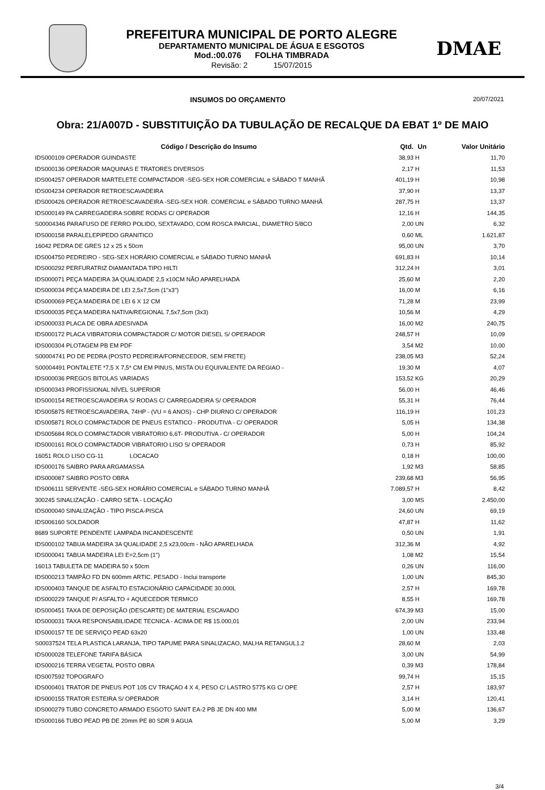PREFEITURA MUNICIPAL DE PORTO ALEGRE
DEPARTAMENTO MUNICIPAL DE ÁGUA E ESGOTOS
Mod.:00.076 FOLHA TIMBRADA
Revisão: 2 15/07/2015
DMAE
INSUMOS DO ORÇAMENTO 20/07/2021
Obra: 21/A007D - SUBSTITUIÇÃO DA TUBULAÇÃO DE RECALQUE DA EBAT 1º DE MAIO
| Código / Descrição do Insumo | Qtd. | Un | Valor Unitário |
| --- | --- | --- | --- |
| IDS000109 OPERADOR GUINDASTE | 38,93 | H | 11,70 |
| IDS000136 OPERADOR MAQUINAS E TRATORES DIVERSOS | 2,17 | H | 11,53 |
| IDS004257 OPERADOR MARTELETE COMPACTADOR -SEG-SEX HOR.COMERCIAL e SÁBADO T MANHÃ | 401,19 | H | 10,98 |
| IDS004234 OPERADOR RETROESCAVADEIRA | 37,90 | H | 13,37 |
| IDS000426 OPERADOR RETROESCAVADEIRA -SEG-SEX HOR. COMERCIAL e SÁBADO TURNO MANHÃ | 287,75 | H | 13,37 |
| IDS000149 PA CARREGADEIRA SOBRE RODAS C/ OPERADOR | 12,16 | H | 144,35 |
| S00004346 PARAFUSO DE FERRO POLIDO, SEXTAVADO, COM ROSCA PARCIAL, DIAMETRO 5/8CO | 2,00 | UN | 6,32 |
| IDS000158 PARALELEPIPEDO GRANITICO | 0,60 | ML | 1.621,87 |
| 16042 PEDRA DE GRES 12 x 25 x 50cm | 95,00 | UN | 3,70 |
| IDS004750 PEDREIRO - SEG-SEX HORÁRIO COMERCIAL e SÁBADO TURNO MANHÃ | 691,83 | H | 10,14 |
| IDS000292 PERFURATRIZ DIAMANTADA TIPO HILTI | 312,24 | H | 3,01 |
| IDS000071 PEÇA MADEIRA 3A QUALIDADE 2,5 x10CM NÃO APARELHADA | 25,60 | M | 2,20 |
| IDS000034 PEÇA MADEIRA DE LEI 2,5x7,5cm (1"x3") | 16,00 | M | 6,16 |
| IDS000069 PEÇA MADEIRA DE LEI 6 X 12 CM | 71,28 | M | 23,99 |
| IDS000035 PEÇA MADEIRA NATIVA/REGIONAL 7,5x7,5cm (3x3) | 10,56 | M | 4,29 |
| IDS000033 PLACA DE OBRA ADESIVADA | 16,00 | M2 | 240,75 |
| IDS000172 PLACA VIBRATORIA COMPACTADOR C/ MOTOR DIESEL S/ OPERADOR | 248,57 | H | 10,09 |
| IDS000304 PLOTAGEM PB EM PDF | 3,54 | M2 | 10,00 |
| S00004741 PO DE PEDRA (POSTO PEDREIRA/FORNECEDOR, SEM FRETE) | 238,05 | M3 | 52,24 |
| S00004491 PONTALETE *7,5 X 7,5* CM EM PINUS, MISTA OU EQUIVALENTE DA REGIAO - | 19,30 | M | 4,07 |
| IDS000036 PREGOS BITOLAS VARIADAS | 153,52 | KG | 20,29 |
| IDS000343 PROFISSIONAL NÍVEL SUPERIOR | 56,00 | H | 46,46 |
| IDS000154 RETROESCAVADEIRA S/ RODAS C/ CARREGADEIRA S/ OPERADOR | 55,31 | H | 76,44 |
| IDS005875 RETROESCAVADEIRA, 74HP - (VU = 6 ANOS) - CHP DIURNO C/ OPERADOR | 116,19 | H | 101,23 |
| IDS005871 ROLO COMPACTADOR DE PNEUS ESTATICO - PRODUTIVA - C/ OPERADOR | 5,05 | H | 134,38 |
| IDS005684 ROLO COMPACTADOR VIBRATORIO 6,6T- PRODUTIVA - C/ OPERADOR | 5,00 | H | 104,24 |
| IDS000161 ROLO COMPACTADOR VIBRATORIO LISO S/ OPERADOR | 0,73 | H | 85,92 |
| 16051 ROLO LISO CG-11 LOCACAO | 0,18 | H | 100,00 |
| IDS000176 SAIBRO PARA ARGAMASSA | 1,92 | M3 | 58,85 |
| IDS000087 SAIBRO POSTO OBRA | 239,68 | M3 | 56,95 |
| IDS006111 SERVENTE -SEG-SEX HORÁRIO COMERCIAL e SÁBADO TURNO MANHÃ | 7.089,57 | H | 8,42 |
| 300245 SINALIZAÇÃO - CARRO SETA - LOCAÇÃO | 3,00 | MS | 2.450,00 |
| IDS000040 SINALIZAÇÃO - TIPO PISCA-PISCA | 24,60 | UN | 69,19 |
| IDS006160 SOLDADOR | 47,87 | H | 11,62 |
| 8689 SUPORTE PENDENTE LAMPADA INCANDESCENTE | 0,50 | UN | 1,91 |
| IDS000102 TABUA MADEIRA 3A QUALIDADE 2,5 x23,00cm - NÃO APARELHADA | 312,36 | M | 4,92 |
| IDS000041 TABUA MADEIRA LEI E=2,5cm (1") | 1,08 | M2 | 15,54 |
| 16013 TABULETA DE MADEIRA 50 x 50cm | 0,26 | UN | 116,00 |
| IDS000213 TAMPÃO FD DN 600mm ARTIC. PESADO - Inclui transporte | 1,00 | UN | 845,30 |
| IDS000403 TANQUE DE ASFALTO ESTACIONÁRIO CAPACIDADE 30.000L | 2,57 | H | 169,78 |
| IDS000229 TANQUE P/ ASFALTO + AQUECEDOR TERMICO | 8,55 | H | 169,78 |
| IDS000451 TAXA DE DEPOSIÇÃO (DESCARTE) DE MATERIAL ESCAVADO | 674,39 | M3 | 15,00 |
| IDS000031 TAXA RESPONSABILIDADE TECNICA - ACIMA DE R$ 15.000,01 | 2,00 | UN | 233,94 |
| IDS000157 TE DE SERVIÇO PEAD 63x20 | 1,00 | UN | 133,48 |
| S00037524 TELA PLASTICA LARANJA, TIPO TAPUME PARA SINALIZACAO, MALHA RETANGUL1.2 | 28,60 | M | 2,03 |
| IDS000028 TELEFONE TARIFA BÁSICA | 3,00 | UN | 54,99 |
| IDS000216 TERRA VEGETAL POSTO OBRA | 0,39 | M3 | 178,84 |
| IDS007592 TOPOGRAFO | 99,74 | H | 15,15 |
| IDS000401 TRATOR DE PNEUS POT 105 CV TRAÇAO 4 X 4, PESO C/ LASTRO 5775 KG C/ OPE | 2,57 | H | 183,97 |
| IDS000155 TRATOR ESTEIRA S/ OPERADOR | 3,14 | H | 120,41 |
| IDS000279 TUBO CONCRETO ARMADO ESGOTO SANIT EA-2 PB JE DN 400 MM | 5,00 | M | 136,67 |
| IDS000166 TUBO PEAD PB DE 20mm PE 80 SDR 9 AGUA | 5,00 | M | 3,29 |
3/4